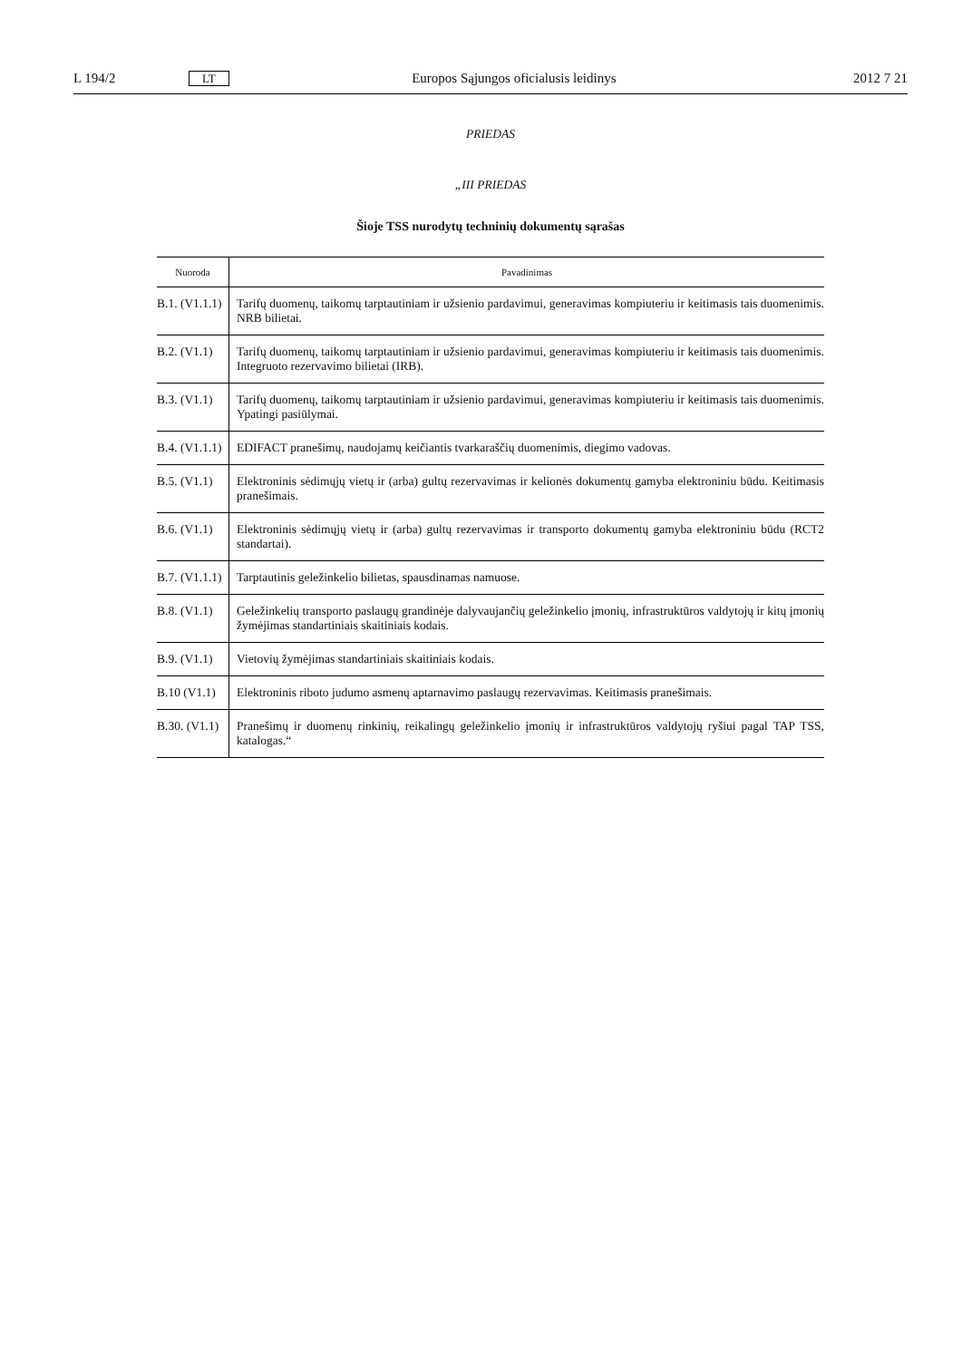L 194/2 LT Europos Sąjungos oficialusis leidinys 2012 7 21
PRIEDAS
„III PRIEDAS
Šioje TSS nurodytų techninių dokumentų sąrašas
| Nuoroda | Pavadinimas |
| --- | --- |
| B.1. (V1.1.1) | Tarifų duomenų, taikomų tarptautiniam ir užsienio pardavimui, generavimas kompiuteriu ir keitimasis tais duomenimis. NRB bilietai. |
| B.2. (V1.1) | Tarifų duomenų, taikomų tarptautiniam ir užsienio pardavimui, generavimas kompiuteriu ir keitimasis tais duomenimis. Integruoto rezervavimo bilietai (IRB). |
| B.3. (V1.1) | Tarifų duomenų, taikomų tarptautiniam ir užsienio pardavimui, generavimas kompiuteriu ir keitimasis tais duomenimis. Ypatingi pasiūlymai. |
| B.4. (V1.1.1) | EDIFACT pranešimų, naudojamų keičiantis tvarkaraščių duomenimis, diegimo vadovas. |
| B.5. (V1.1) | Elektroninis sėdimųjų vietų ir (arba) gultų rezervavimas ir kelionės dokumentų gamyba elektroniniu būdu. Keitimasis pranešimais. |
| B.6. (V1.1) | Elektroninis sėdimųjų vietų ir (arba) gultų rezervavimas ir transporto dokumentų gamyba elektroniniu būdu (RCT2 standartai). |
| B.7. (V1.1.1) | Tarptautinis geležinkelio bilietas, spausdinamas namuose. |
| B.8. (V1.1) | Geležinkelių transporto paslaugų grandinėje dalyvaujančių geležinkelio įmonių, infrastruktūros valdytojų ir kitų įmonių žymėjimas standartiniais skaitiniais kodais. |
| B.9. (V1.1) | Vietovių žymėjimas standartiniais skaitiniais kodais. |
| B.10 (V1.1) | Elektroninis riboto judumo asmenų aptarnavimo paslaugų rezervavimas. Keitimasis pranešimais. |
| B.30. (V1.1) | Pranešimų ir duomenų rinkinių, reikalingų geležinkelio įmonių ir infrastruktūros valdytojų ryšiui pagal TAP TSS, katalogas.“ |